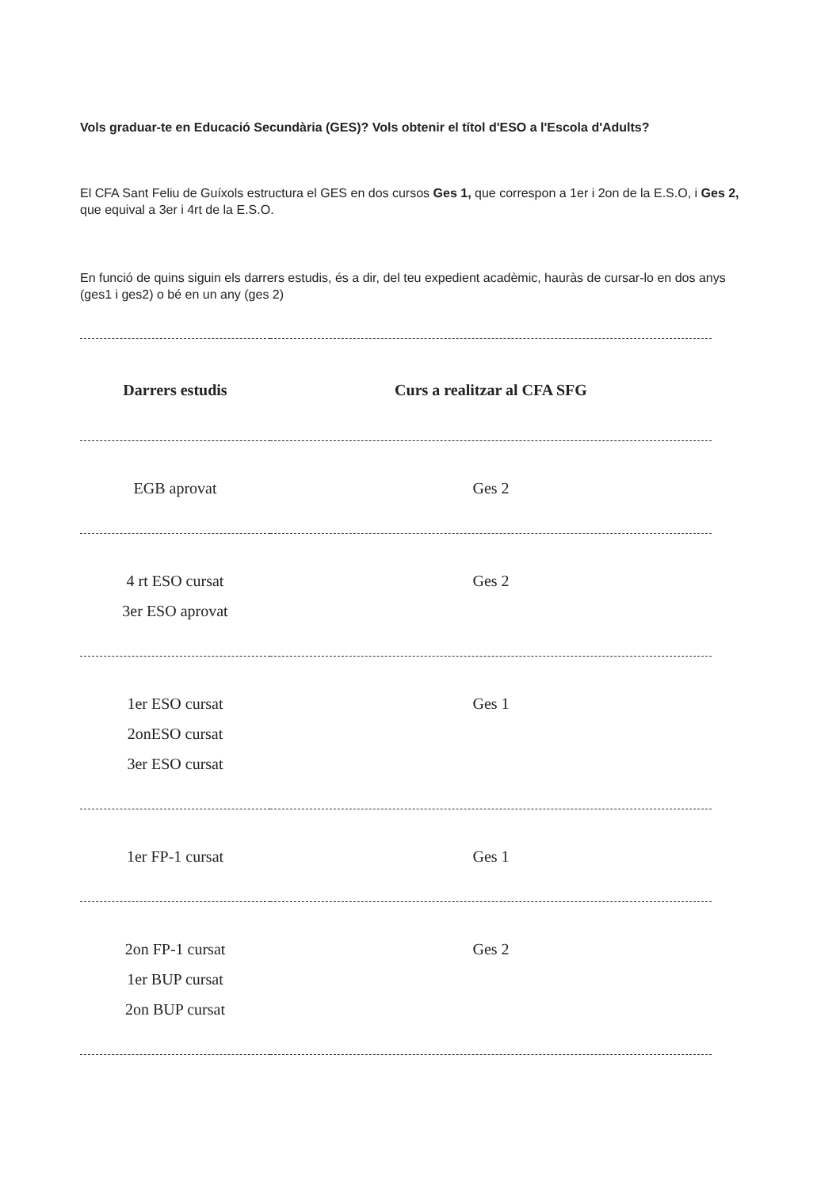Vols graduar-te en Educació Secundària (GES)? Vols obtenir el títol d'ESO a l'Escola d'Adults?
El CFA Sant Feliu de Guíxols estructura el GES en dos cursos Ges 1, que correspon a 1er i 2on de la E.S.O, i Ges 2, que equival a 3er i 4rt de la E.S.O.
En funció de quins siguin els darrers estudis, és a dir, del teu expedient acadèmic, hauràs de cursar-lo en dos anys (ges1 i ges2) o bé en un any (ges 2)
| Darrers estudis | Curs a realitzar al CFA SFG |
| --- | --- |
| EGB aprovat | Ges 2 |
| 4 rt ESO cursat 3er ESO aprovat | Ges 2 |
| 1er ESO cursat 2onESO cursat 3er ESO cursat | Ges 1 |
| 1er FP-1 cursat | Ges 1 |
| 2on FP-1 cursat 1er BUP cursat 2on BUP cursat | Ges 2 |